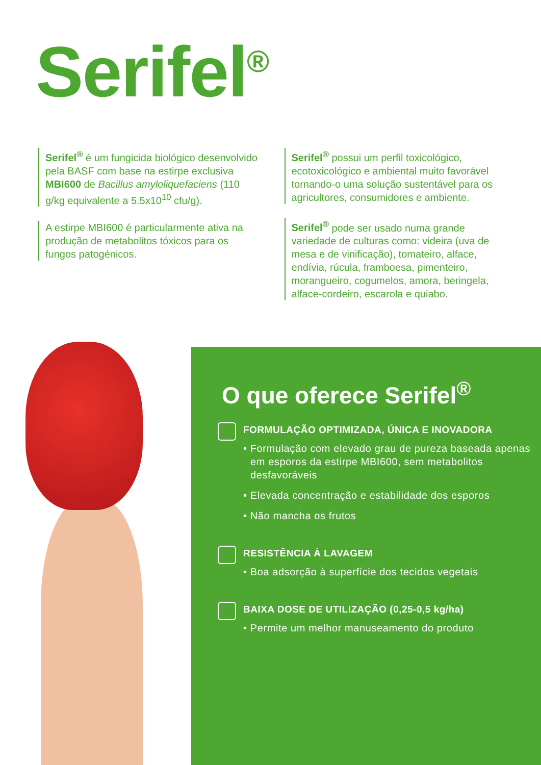Serifel<sup>®</sup>
Serifel<sup>®</sup> é um fungicida biológico desenvolvido pela BASF com base na estirpe exclusiva MBI600 de Bacillus amyloliquefaciens (110 g/kg equivalente a 5.5x10<sup>10</sup> cfu/g).
A estirpe MBI600 é particularmente ativa na produção de metabolitos tóxicos para os fungos patogénicos.
Serifel<sup>®</sup> possui um perfil toxicológico, ecotoxicológico e ambiental muito favorável tornando-o uma solução sustentável para os agricultores, consumidores e ambiente.
Serifel<sup>®</sup> pode ser usado numa grande variedade de culturas como: videira (uva de mesa e de vinificação), tomateiro, alface, endívia, rúcula, framboesa, pimenteiro, morangueiro, cogumelos, amora, beringela, alface-cordeiro, escarola e quiabo.
O que oferece Serifel<sup>®</sup>
FORMULAÇÃO OPTIMIZADA, ÚNICA E INOVADORA
• Formulação com elevado grau de pureza baseada apenas em esporos da estirpe MBI600, sem metabolitos desfavoráveis
• Elevada concentração e estabilidade dos esporos
• Não mancha os frutos
RESISTÊNCIA À LAVAGEM
• Boa adsorção à superfície dos tecidos vegetais
BAIXA DOSE DE UTILIZAÇÃO (0,25-0,5 kg/ha)
• Permite um melhor manuseamento do produto